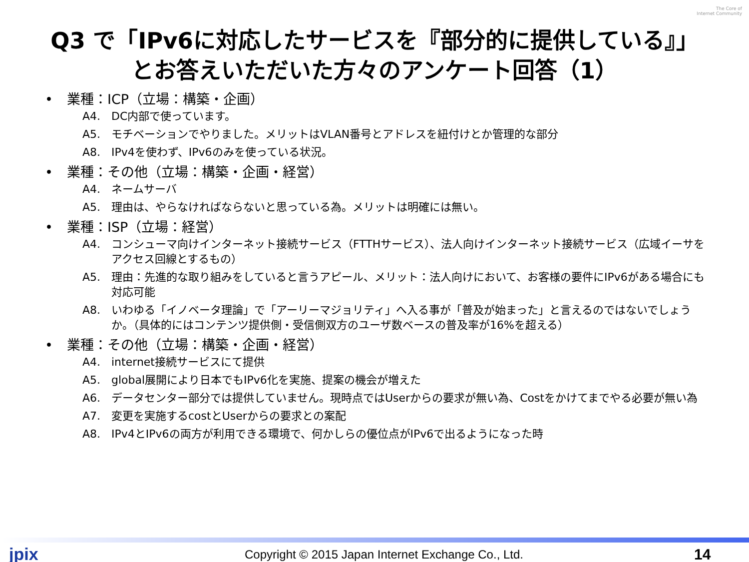The Core of
Internet Community
Q3 で「IPv6に対応したサービスを『部分的に提供している』」
とお答えいただいた方々のアンケート回答（1）
• 業種：ICP（立場：構築・企画）
A4. DC内部で使っています。
A5. モチベーションでやりました。メリットはVLAN番号とアドレスを紐付けとか管理的な部分
A8. IPv4を使わず、IPv6のみを使っている状況。
• 業種：その他（立場：構築・企画・経営）
A4. ネームサーバ
A5. 理由は、やらなければならないと思っている為。メリットは明確には無い。
• 業種：ISP（立場：経営）
A4. コンシューマ向けインターネット接続サービス（FTTHサービス）、法人向けインターネット接続サービス（広域イーサをアクセス回線とするもの）
A5. 理由：先進的な取り組みをしていると言うアピール、メリット：法人向けにおいて、お客様の要件にIPv6がある場合にも対応可能
A8. いわゆる「イノベータ理論」で「アーリーマジョリティ」へ入る事が「普及が始まった」と言えるのではないでしょうか。（具体的にはコンテンツ提供側・受信側双方のユーザ数ベースの普及率が16%を超える）
• 業種：その他（立場：構築・企画・経営）
A4. internet接続サービスにて提供
A5. global展開により日本でもIPv6化を実施、提案の機会が増えた
A6. データセンター部分では提供していません。現時点ではUserからの要求が無い為、Costをかけてまでやる必要が無い為
A7. 変更を実施するcostとUserからの要求との案配
A8. IPv4とIPv6の両方が利用できる環境で、何かしらの優位点がIPv6で出るようになった時
jpix
Copyright © 2015 Japan Internet Exchange Co., Ltd.
14